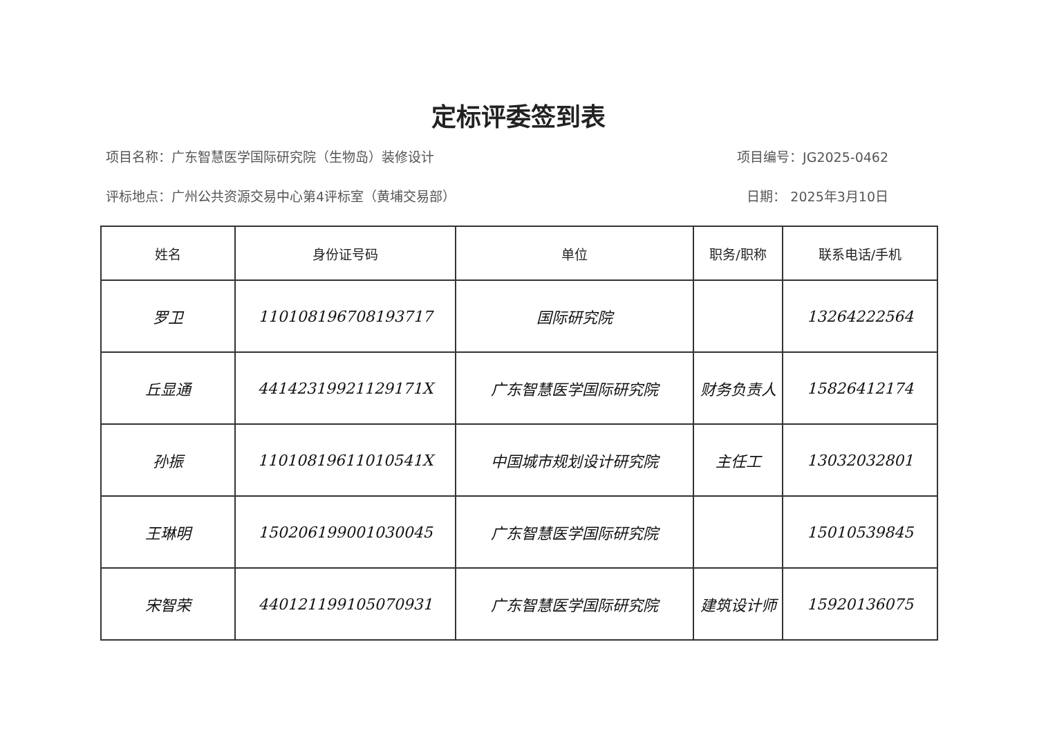定标评委签到表
项目名称：广东智慧医学国际研究院（生物岛）装修设计 项目编号：JG2025-0462
评标地点：广州公共资源交易中心第4评标室（黄埔交易部） 日期： 2025年3月10日
| 姓名 | 身份证号码 | 单位 | 职务/职称 | 联系电话/手机 |
| --- | --- | --- | --- | --- |
| 罗卫 | 110108196708193717 | 国际研究院 | | 13264222564 |
| 丘显通 | 44142319921129171X | 广东智慧医学国际研究院 | 财务负责人 | 15826412174 |
| 孙振 | 11010819611010541X | 中国城市规划设计研究院 | 主任工 | 13032032801 |
| 王琳明 | 150206199001030045 | 广东智慧医学国际研究院 | | 15010539845 |
| 宋智荣 | 440121199105070931 | 广东智慧医学国际研究院 | 建筑设计师 | 15920136075 |